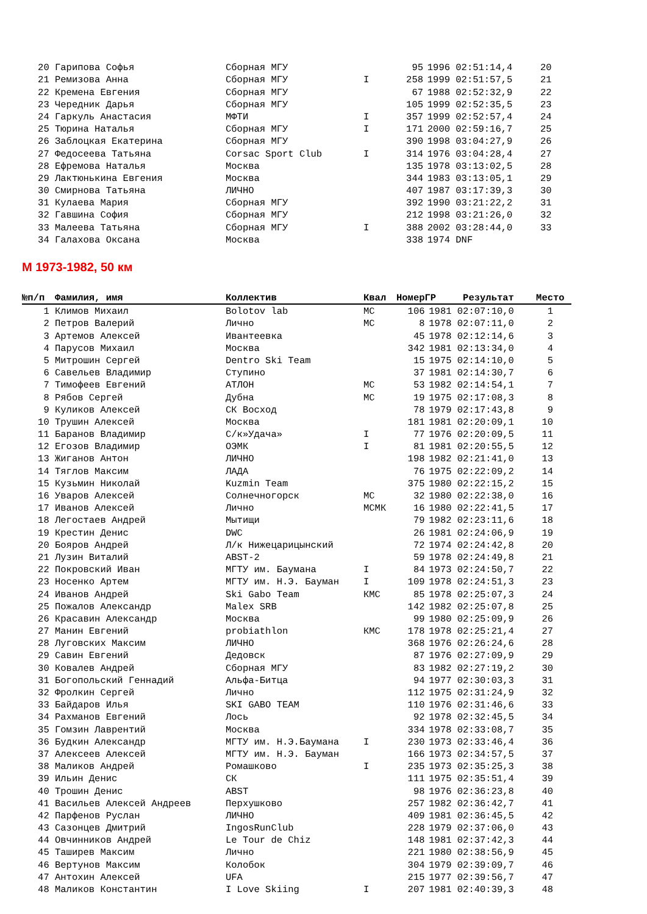| 20 | Гарипова Софья | Сборная МГУ | | 95 | 1996 | 02:51:14,4 | 20 |
| 21 | Ремизова Анна | Сборная МГУ | I | 258 | 1999 | 02:51:57,5 | 21 |
| 22 | Кремена Евгения | Сборная МГУ | | 67 | 1988 | 02:52:32,9 | 22 |
| 23 | Чередник Дарья | Сборная МГУ | | 105 | 1999 | 02:52:35,5 | 23 |
| 24 | Гаркуль Анастасия | МФТИ | I | 357 | 1999 | 02:52:57,4 | 24 |
| 25 | Тюрина Наталья | Сборная МГУ | I | 171 | 2000 | 02:59:16,7 | 25 |
| 26 | Заблоцкая Екатерина | Сборная МГУ | | 390 | 1998 | 03:04:27,9 | 26 |
| 27 | Федосеева Татьяна | Corsac Sport Club | I | 314 | 1976 | 03:04:28,4 | 27 |
| 28 | Ефремова Наталья | Москва | | 135 | 1978 | 03:13:02,5 | 28 |
| 29 | Лактюнькина Евгения | Москва | | 344 | 1983 | 03:13:05,1 | 29 |
| 30 | Смирнова Татьяна | ЛИЧНО | | 407 | 1987 | 03:17:39,3 | 30 |
| 31 | Кулаева Мария | Сборная МГУ | | 392 | 1990 | 03:21:22,2 | 31 |
| 32 | Гавшина София | Сборная МГУ | | 212 | 1998 | 03:21:26,0 | 32 |
| 33 | Малеева Татьяна | Сборная МГУ | I | 388 | 2002 | 03:28:44,0 | 33 |
| 34 | Галахова Оксана | Москва | | 338 | 1974 | DNF | |
М 1973-1982, 50 км
| №п/п | Фамилия, имя | Коллектив | Квал | Номер | ГР | Результат | Место |
| --- | --- | --- | --- | --- | --- | --- | --- |
| 1 | Климов Михаил | Bolotov lab | МС | 106 | 1981 | 02:07:10,0 | 1 |
| 2 | Петров Валерий | Лично | МС | 8 | 1978 | 02:07:11,0 | 2 |
| 3 | Артемов Алексей | Ивантеевка | | 45 | 1978 | 02:12:14,6 | 3 |
| 4 | Парусов Михаил | Москва | | 342 | 1981 | 02:13:34,0 | 4 |
| 5 | Митрошин Сергей | Dentro Ski Team | | 15 | 1975 | 02:14:10,0 | 5 |
| 6 | Савельев Владимир | Ступино | | 37 | 1981 | 02:14:30,7 | 6 |
| 7 | Тимофеев Евгений | АТЛОН | МС | 53 | 1982 | 02:14:54,1 | 7 |
| 8 | Рябов Сергей | Дубна | МС | 19 | 1975 | 02:17:08,3 | 8 |
| 9 | Куликов Алексей | СК Восход | | 78 | 1979 | 02:17:43,8 | 9 |
| 10 | Трушин Алексей | Москва | | 181 | 1981 | 02:20:09,1 | 10 |
| 11 | Баранов Владимир | С/к»Удача» | I | 77 | 1976 | 02:20:09,5 | 11 |
| 12 | Егозов Владимир | ОЭМК | I | 81 | 1981 | 02:20:55,5 | 12 |
| 13 | Жиганов Антон | ЛИЧНО | | 198 | 1982 | 02:21:41,0 | 13 |
| 14 | Тяглов Максим | ЛАДА | | 76 | 1975 | 02:22:09,2 | 14 |
| 15 | Кузьмин Николай | Kuzmin Team | | 375 | 1980 | 02:22:15,2 | 15 |
| 16 | Уваров Алексей | Солнечногорск | МС | 32 | 1980 | 02:22:38,0 | 16 |
| 17 | Иванов Алексей | Лично | МСМК | 16 | 1980 | 02:22:41,5 | 17 |
| 18 | Легостаев Андрей | Мытищи | | 79 | 1982 | 02:23:11,6 | 18 |
| 19 | Крестин Денис | DWC | | 26 | 1981 | 02:24:06,9 | 19 |
| 20 | Бояров Андрей | Л/к Нижецарицынский | | 72 | 1974 | 02:24:42,8 | 20 |
| 21 | Лузин Виталий | ABST-2 | | 59 | 1978 | 02:24:49,8 | 21 |
| 22 | Покровский Иван | МГТУ им. Баумана | I | 84 | 1973 | 02:24:50,7 | 22 |
| 23 | Носенко Артем | МГТУ им. Н.Э. Бауман | I | 109 | 1978 | 02:24:51,3 | 23 |
| 24 | Иванов Андрей | Ski Gabo Team | КМС | 85 | 1978 | 02:25:07,3 | 24 |
| 25 | Пожалов Александр | Malex SRB | | 142 | 1982 | 02:25:07,8 | 25 |
| 26 | Красавин Александр | Москва | | 99 | 1980 | 02:25:09,9 | 26 |
| 27 | Манин Евгений | probiathlon | КМС | 178 | 1978 | 02:25:21,4 | 27 |
| 28 | Луговских Максим | ЛИЧНО | | 368 | 1976 | 02:26:24,6 | 28 |
| 29 | Савин Евгений | Дедовск | | 87 | 1976 | 02:27:09,9 | 29 |
| 30 | Ковалев Андрей | Сборная МГУ | | 83 | 1982 | 02:27:19,2 | 30 |
| 31 | Богопольский Геннадий | Альфа-Битца | | 94 | 1977 | 02:30:03,3 | 31 |
| 32 | Фролкин Сергей | Лично | | 112 | 1975 | 02:31:24,9 | 32 |
| 33 | Байдаров Илья | SKI GABO TEAM | | 110 | 1976 | 02:31:46,6 | 33 |
| 34 | Рахманов Евгений | Лось | | 92 | 1978 | 02:32:45,5 | 34 |
| 35 | Гомзин Лаврентий | Москва | | 334 | 1978 | 02:33:08,7 | 35 |
| 36 | Будкин Александр | МГТУ им. Н.Э.Баумана | I | 230 | 1973 | 02:33:46,4 | 36 |
| 37 | Алексеев Алексей | МГТУ им. Н.Э. Бауман | | 166 | 1973 | 02:34:57,5 | 37 |
| 38 | Маликов Андрей | Ромашково | I | 235 | 1973 | 02:35:25,3 | 38 |
| 39 | Ильин Денис | СК | | 111 | 1975 | 02:35:51,4 | 39 |
| 40 | Трошин Денис | ABST | | 98 | 1976 | 02:36:23,8 | 40 |
| 41 | Васильев Алексей Андреев | Перхушково | | 257 | 1982 | 02:36:42,7 | 41 |
| 42 | Парфенов Руслан | ЛИЧНО | | 409 | 1981 | 02:36:45,5 | 42 |
| 43 | Сазонцев Дмитрий | IngosRunClub | | 228 | 1979 | 02:37:06,0 | 43 |
| 44 | Овчинников Андрей | Le Tour de Chiz | | 148 | 1981 | 02:37:42,3 | 44 |
| 45 | Таширев Максим | Лично | | 221 | 1980 | 02:38:56,9 | 45 |
| 46 | Вертунов Максим | Колобок | | 304 | 1979 | 02:39:09,7 | 46 |
| 47 | Антохин Алексей | UFA | | 215 | 1977 | 02:39:56,7 | 47 |
| 48 | Маликов Константин | I Love Skiing | I | 207 | 1981 | 02:40:39,3 | 48 |